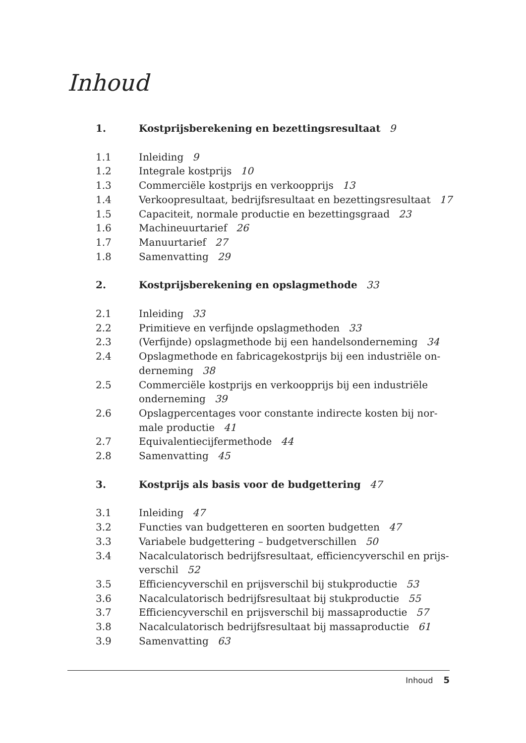Inhoud
1. Kostprijsberekening en bezettingsresultaat 9
1.1 Inleiding 9
1.2 Integrale kostprijs 10
1.3 Commerciële kostprijs en verkoopprijs 13
1.4 Verkoopresultaat, bedrijfsresultaat en bezettingsresultaat 17
1.5 Capaciteit, normale productie en bezettingsgraad 23
1.6 Machineuurtarief 26
1.7 Manuurtarief 27
1.8 Samenvatting 29
2. Kostprijsberekening en opslagmethode 33
2.1 Inleiding 33
2.2 Primitieve en verfijnde opslagmethoden 33
2.3 (Verfijnde) opslagmethode bij een handelsonderneming 34
2.4 Opslagmethode en fabricagekostprijs bij een industriële on-
derneming 38
2.5 Commerciële kostprijs en verkoopprijs bij een industriële
onderneming 39
2.6 Opslagpercentages voor constante indirecte kosten bij nor-
male productie 41
2.7 Equivalentiecijfermethode 44
2.8 Samenvatting 45
3. Kostprijs als basis voor de budgettering 47
3.1 Inleiding 47
3.2 Functies van budgetteren en soorten budgetten 47
3.3 Variabele budgettering – budgetverschillen 50
3.4 Nacalculatorisch bedrijfsresultaat, efficiencyverschil en prijs-
verschil 52
3.5 Efficiencyverschil en prijsverschil bij stukproductie 53
3.6 Nacalculatorisch bedrijfsresultaat bij stukproductie 55
3.7 Efficiencyverschil en prijsverschil bij massaproductie 57
3.8 Nacalculatorisch bedrijfsresultaat bij massaproductie 61
3.9 Samenvatting 63
Inhoud 5